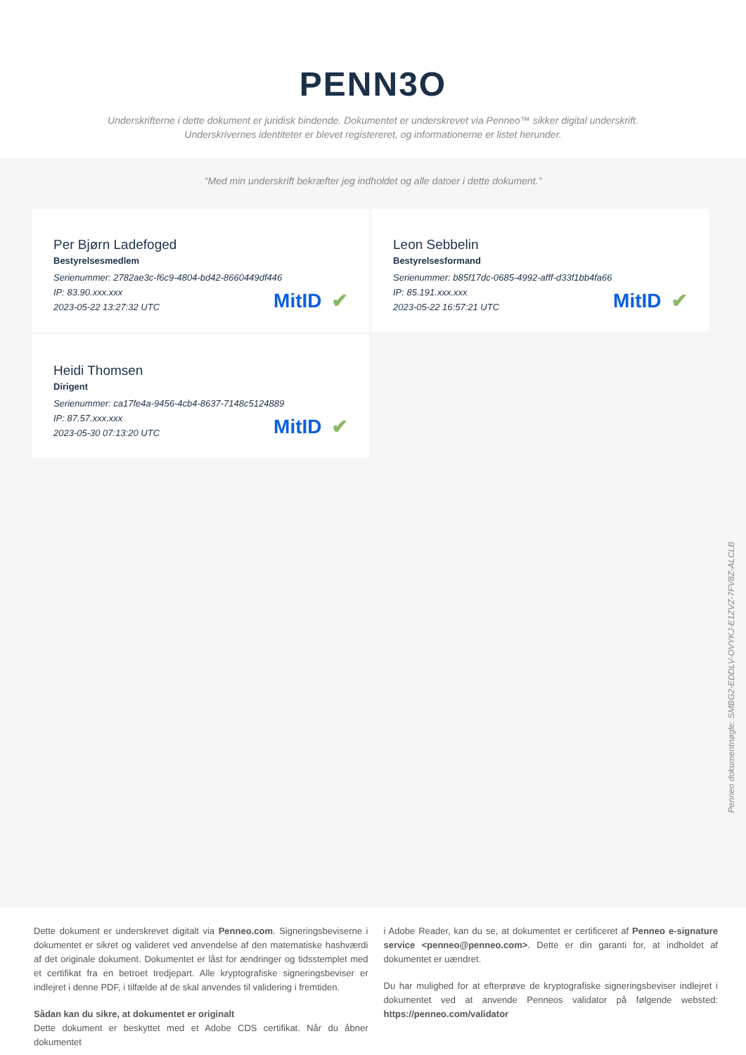PENN3O
Underskrifterne i dette dokument er juridisk bindende. Dokumentet er underskrevet via Penneo™ sikker digital underskrift.
Underskrivernes identiteter er blevet registereret, og informationerne er listet herunder.
“Med min underskrift bekræfter jeg indholdet og alle datoer i dette dokument.”
Per Bjørn Ladefoged
Bestyrelsesmedlem
Serienummer: 2782ae3c-f6c9-4804-bd42-8660449df446
IP: 83.90.xxx.xxx
2023-05-22 13:27:32 UTC
MitID ✔
Leon Sebbelin
Bestyrelsesformand
Serienummer: b85f17dc-0685-4992-afff-d33f1bb4fa66
IP: 85.191.xxx.xxx
2023-05-22 16:57:21 UTC
MitID ✔
Heidi Thomsen
Dirigent
Serienummer: ca17fe4a-9456-4cb4-8637-7148c5124889
IP: 87.57.xxx.xxx
2023-05-30 07:13:20 UTC
MitID ✔
Penneo dokumentnøgle: SMBG2-EDDLV-OVYKJ-E1ZVZ-7FV8Z-ALCLB
Dette dokument er underskrevet digitalt via Penneo.com. Signeringsbeviserne i dokumentet er sikret og valideret ved anvendelse af den matematiske hashværdi af det originale dokument. Dokumentet er låst for ændringer og tidsstemplet med et certifikat fra en betroet tredjepart. Alle kryptografiske signeringsbeviser er indlejret i denne PDF, i tilfælde af de skal anvendes til validering i fremtiden.
Sådan kan du sikre, at dokumentet er originalt
Dette dokument er beskyttet med et Adobe CDS certifikat. Når du åbner dokumentet
i Adobe Reader, kan du se, at dokumentet er certificeret af Penneo e-signature service <penneo@penneo.com>. Dette er din garanti for, at indholdet af dokumentet er uændret.
Du har mulighed for at efterprøve de kryptografiske signeringsbeviser indlejret i dokumentet ved at anvende Penneos validator på følgende websted: https://penneo.com/validator